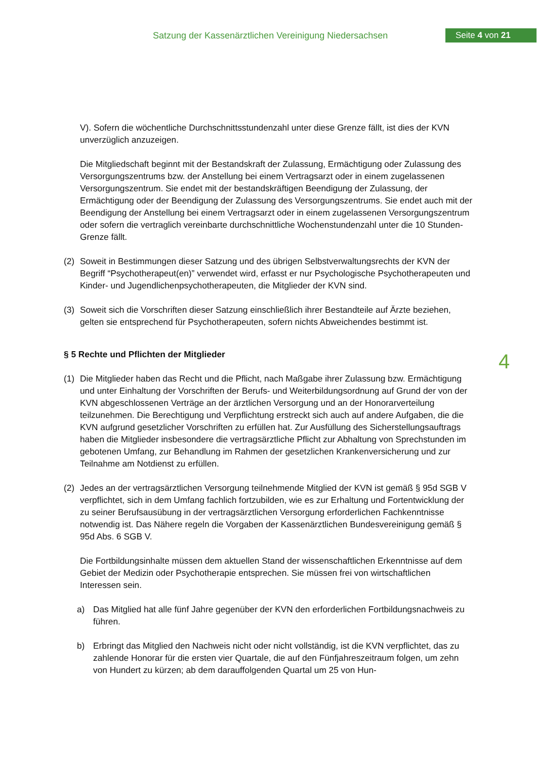Satzung der Kassenärztlichen Vereinigung Niedersachsen
Seite 4 von 21
4
V). Sofern die wöchentliche Durchschnittsstundenzahl unter diese Grenze fällt, ist dies der KVN unverzüglich anzuzeigen.
Die Mitgliedschaft beginnt mit der Bestandskraft der Zulassung, Ermächtigung oder Zulassung des Versorgungszentrums bzw. der Anstellung bei einem Vertragsarzt oder in einem zugelassenen Versorgungszentrum. Sie endet mit der bestandskräftigen Beendigung der Zulassung, der Ermächtigung oder der Beendigung der Zulassung des Versorgungszentrums. Sie endet auch mit der Beendigung der Anstellung bei einem Vertragsarzt oder in einem zugelassenen Versorgungszentrum oder sofern die vertraglich vereinbarte durchschnittliche Wochenstundenzahl unter die 10 Stunden-Grenze fällt.
(2) Soweit in Bestimmungen dieser Satzung und des übrigen Selbstverwaltungsrechts der KVN der Begriff “Psychotherapeut(en)” verwendet wird, erfasst er nur Psychologische Psychotherapeuten und Kinder- und Jugendlichenpsychotherapeuten, die Mitglieder der KVN sind.
(3) Soweit sich die Vorschriften dieser Satzung einschließlich ihrer Bestandteile auf Ärzte beziehen, gelten sie entsprechend für Psychotherapeuten, sofern nichts Abweichendes bestimmt ist.
§ 5 Rechte und Pflichten der Mitglieder
(1) Die Mitglieder haben das Recht und die Pflicht, nach Maßgabe ihrer Zulassung bzw. Ermächtigung und unter Einhaltung der Vorschriften der Berufs- und Weiterbildungsordnung auf Grund der von der KVN abgeschlossenen Verträge an der ärztlichen Versorgung und an der Honorarverteilung teilzunehmen. Die Berechtigung und Verpflichtung erstreckt sich auch auf andere Aufgaben, die die KVN aufgrund gesetzlicher Vorschriften zu erfüllen hat. Zur Ausfüllung des Sicherstellungsauftrags haben die Mitglieder insbesondere die vertragsärztliche Pflicht zur Abhaltung von Sprechstunden im gebotenen Umfang, zur Behandlung im Rahmen der gesetzlichen Krankenversicherung und zur Teilnahme am Notdienst zu erfüllen.
(2) Jedes an der vertragsärztlichen Versorgung teilnehmende Mitglied der KVN ist gemäß § 95d SGB V verpflichtet, sich in dem Umfang fachlich fortzubilden, wie es zur Erhaltung und Fortentwicklung der zu seiner Berufsausübung in der vertragsärztlichen Versorgung erforderlichen Fachkenntnisse notwendig ist. Das Nähere regeln die Vorgaben der Kassenärztlichen Bundesvereinigung gemäß § 95d Abs. 6 SGB V.
Die Fortbildungsinhalte müssen dem aktuellen Stand der wissenschaftlichen Erkenntnisse auf dem Gebiet der Medizin oder Psychotherapie entsprechen. Sie müssen frei von wirtschaftlichen Interessen sein.
a) Das Mitglied hat alle fünf Jahre gegenüber der KVN den erforderlichen Fortbildungsnachweis zu führen.
b) Erbringt das Mitglied den Nachweis nicht oder nicht vollständig, ist die KVN verpflichtet, das zu zahlende Honorar für die ersten vier Quartale, die auf den Fünfjahreszeitraum folgen, um zehn von Hundert zu kürzen; ab dem darauffolgenden Quartal um 25 von Hun-